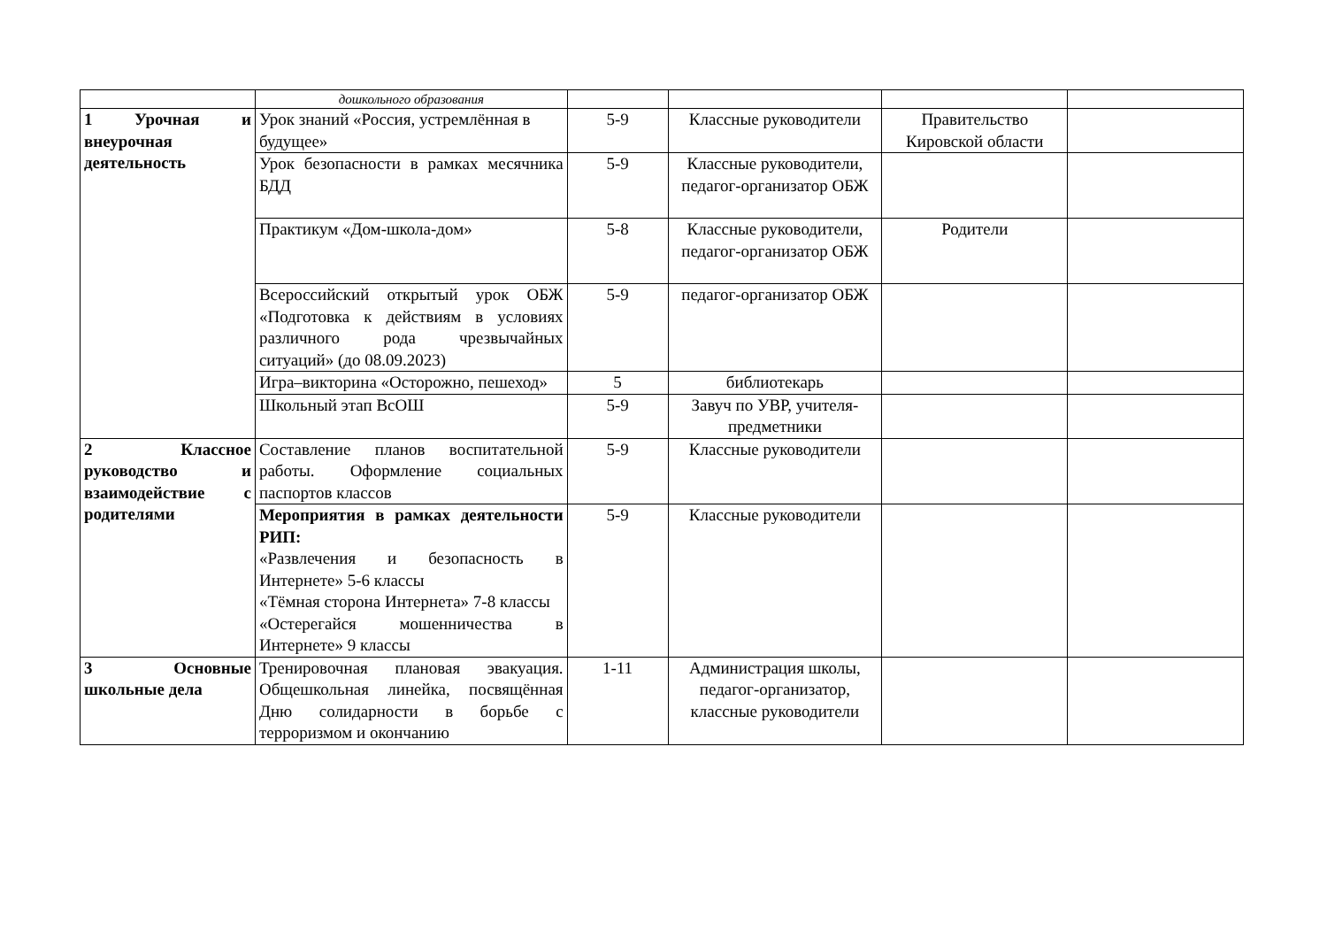| | дошкольного образования | | | | |
| 1 Урочная и внеурочная деятельность | Урок знаний «Россия, устремлённая в будущее» | 5-9 | Классные руководители | Правительство Кировской области | |
| | Урок безопасности в рамках месячника БДД | 5-9 | Классные руководители, педагог-организатор ОБЖ | | |
| | Практикум «Дом-школа-дом» | 5-8 | Классные руководители, педагог-организатор ОБЖ | Родители | |
| | Всероссийский открытый урок ОБЖ «Подготовка к действиям в условиях различного рода чрезвычайных ситуаций» (до 08.09.2023) | 5-9 | педагог-организатор ОБЖ | | |
| | Игра–викторина «Осторожно, пешеход» | 5 | библиотекарь | | |
| | Школьный этап ВсОШ | 5-9 | Завуч по УВР, учителя-предметники | | |
| 2 Классное руководство и взаимодействие с родителями | Составление планов воспитательной работы. Оформление социальных паспортов классов | 5-9 | Классные руководители | | |
| | Мероприятия в рамках деятельности РИП: «Развлечения и безопасность в Интернете» 5-6 классы «Тёмная сторона Интернета» 7-8 классы «Остерегайся мошенничества в Интернете» 9 классы | 5-9 | Классные руководители | | |
| 3 Основные школьные дела | Тренировочная плановая эвакуация. Общешкольная линейка, посвящённая Дню солидарности в борьбе с терроризмом и окончанию | 1-11 | Администрация школы, педагог-организатор, классные руководители | | |